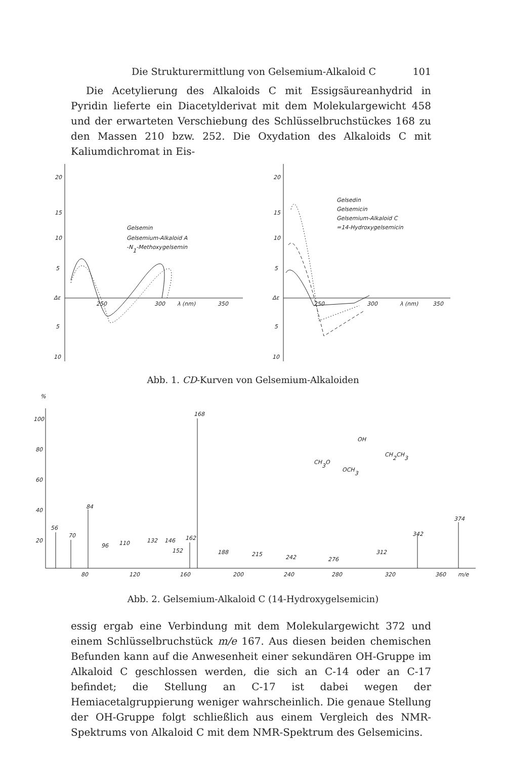Die Strukturermittlung von Gelsemium-Alkaloid C 101
Die Acetylierung des Alkaloids C mit Essigsäureanhydrid in Pyridin lieferte ein Diacetylderivat mit dem Molekulargewicht 458 und der erwarteten Verschiebung des Schlüsselbruchstückes 168 zu den Massen 210 bzw. 252. Die Oxydation des Alkaloids C mit Kaliumdichromat in Eis-
20
15
10
5
Δε
5
10
250
300
λ (nm)
350
Gelsemin
Gelsemium-Alkaloid A
-N1-Methoxygelsemin
20
15
10
5
Δε
5
10
Gelsedin
Gelsemicin
Gelsemium-Alkaloid C
=14-Hydroxygelsemicin
250
300
λ (nm)
350
Abb. 1. CD-Kurven von Gelsemium-Alkaloiden
%
100
80
60
40
20
168
84
56
70
96
110
132
146
152
162
188
215
242
276
312
342
374
80
120
160
200
240
280
320
360
m/e
CH3O
OH
OCH3
CH2CH3
Abb. 2. Gelsemium-Alkaloid C (14-Hydroxygelsemicin)
essig ergab eine Verbindung mit dem Molekulargewicht 372 und einem Schlüsselbruchstück m/e 167. Aus diesen beiden chemischen Befunden kann auf die Anwesenheit einer sekundären OH-Gruppe im Alkaloid C geschlossen werden, die sich an C-14 oder an C-17 befindet; die Stellung an C-17 ist dabei wegen der Hemiacetalgruppierung weniger wahrscheinlich. Die genaue Stellung der OH-Gruppe folgt schließlich aus einem Vergleich des NMR-Spektrums von Alkaloid C mit dem NMR-Spektrum des Gelsemicins.